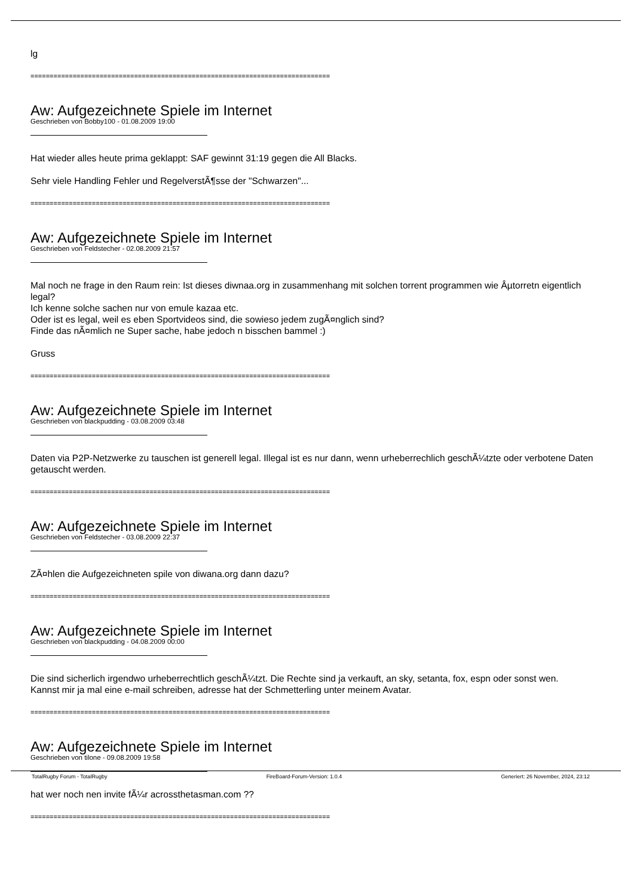lg
==============================================================================
Aw: Aufgezeichnete Spiele im Internet
Geschrieben von Bobby100 - 01.08.2009 19:00
Hat wieder alles heute prima geklappt: SAF gewinnt 31:19 gegen die All Blacks.
Sehr viele Handling Fehler und RegelverstÃ¶sse der "Schwarzen"...
==============================================================================
Aw: Aufgezeichnete Spiele im Internet
Geschrieben von Feldstecher - 02.08.2009 21:57
Mal noch ne frage in den Raum rein: Ist dieses diwnaa.org in zusammenhang mit solchen torrent programmen wie Âµtorretn eigentlich legal?
Ich kenne solche sachen nur von emule kazaa etc.
Oder ist es legal, weil es eben Sportvideos sind, die sowieso jedem zugÃ¤nglich sind?
Finde das nÃ¤mlich ne Super sache, habe jedoch n bisschen bammel :)
Gruss
==============================================================================
Aw: Aufgezeichnete Spiele im Internet
Geschrieben von blackpudding - 03.08.2009 03:48
Daten via P2P-Netzwerke zu tauschen ist generell legal. Illegal ist es nur dann, wenn urheberrechlich geschÃ¼tzte oder verbotene Daten getauscht werden.
==============================================================================
Aw: Aufgezeichnete Spiele im Internet
Geschrieben von Feldstecher - 03.08.2009 22:37
ZÃ¤hlen die Aufgezeichneten spile von diwana.org dann dazu?
==============================================================================
Aw: Aufgezeichnete Spiele im Internet
Geschrieben von blackpudding - 04.08.2009 00:00
Die sind sicherlich irgendwo urheberrechtlich geschÃ¼tzt. Die Rechte sind ja verkauft, an sky, setanta, fox, espn oder sonst wen.
Kannst mir ja mal eine e-mail schreiben, adresse hat der Schmetterling unter meinem Avatar.
==============================================================================
Aw: Aufgezeichnete Spiele im Internet
Geschrieben von tilone - 09.08.2009 19:58
hat wer noch nen invite fÃ¼r acrossthetasman.com ??
==============================================================================
TotalRugby Forum - TotalRugby FireBoard-Forum-Version: 1.0.4 Generiert: 26 November, 2024, 23:12